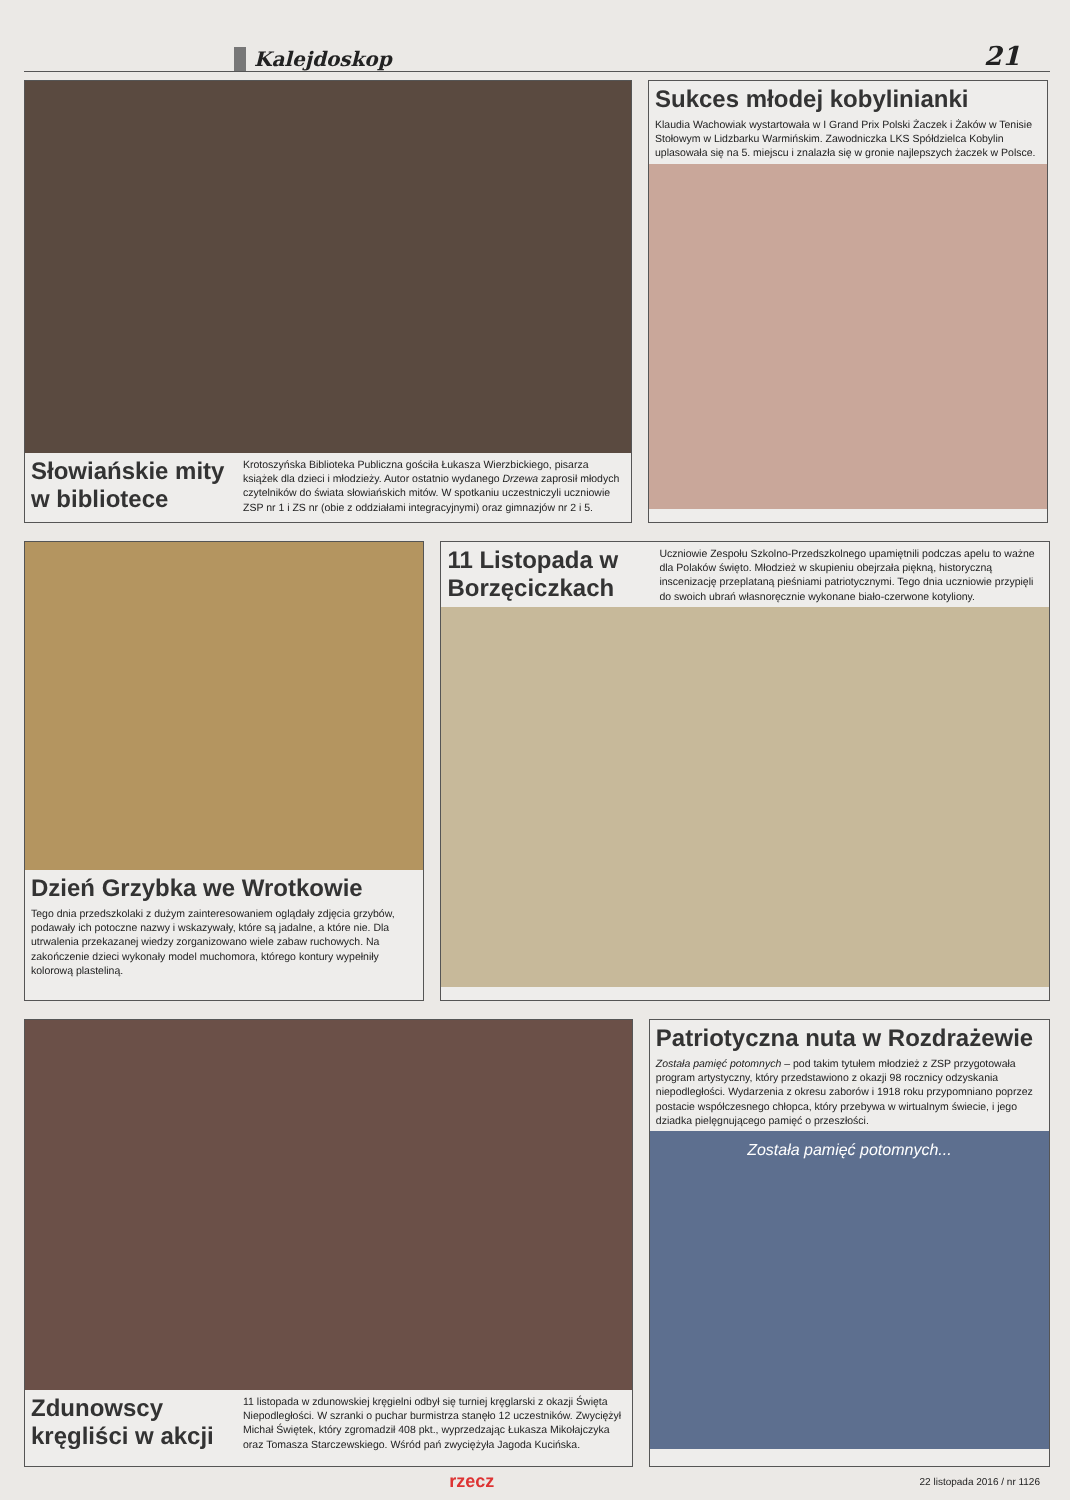Kalejdoskop 21
Słowiańskie mity w bibliotece
Krotoszyńska Biblioteka Publiczna gościła Łukasza Wierzbickiego, pisarza książek dla dzieci i młodzieży. Autor ostatnio wydanego Drzewa zaprosił młodych czytelników do świata słowiańskich mitów. W spotkaniu uczestniczyli uczniowie ZSP nr 1 i ZS nr (obie z oddziałami integracyjnymi) oraz gimnazjów nr 2 i 5.
Sukces młodej kobylinianki
Klaudia Wachowiak wystartowała w I Grand Prix Polski Żaczek i Żaków w Tenisie Stołowym w Lidzbarku Warmińskim. Zawodniczka LKS Spółdzielca Kobylin uplasowała się na 5. miejscu i znalazła się w gronie najlepszych żaczek w Polsce.
Dzień Grzybka we Wrotkowie
Tego dnia przedszkolaki z dużym zainteresowaniem oglądały zdjęcia grzybów, podawały ich potoczne nazwy i wskazywały, które są jadalne, a które nie. Dla utrwalenia przekazanej wiedzy zorganizowano wiele zabaw ruchowych. Na zakończenie dzieci wykonały model muchomora, którego kontury wypełniły kolorową plasteliną.
11 Listopada w Borzęciczkach
Uczniowie Zespołu Szkolno-Przedszkolnego upamiętnili podczas apelu to ważne dla Polaków święto. Młodzież w skupieniu obejrzała piękną, historyczną inscenizację przeplataną pieśniami patriotycznymi. Tego dnia uczniowie przypięli do swoich ubrań własnoręcznie wykonane biało-czerwone kotyliony.
Zdunowscy kręgliści w akcji
11 listopada w zdunowskiej kręgielni odbył się turniej kręglarski z okazji Święta Niepodległości. W szranki o puchar burmistrza stanęło 12 uczestników. Zwyciężył Michał Świętek, który zgromadził 408 pkt., wyprzedzając Łukasza Mikołajczyka oraz Tomasza Starczewskiego. Wśród pań zwyciężyła Jagoda Kucińska.
Patriotyczna nuta w Rozdrażewie
Została pamięć potomnych – pod takim tytułem młodzież z ZSP przygotowała program artystyczny, który przedstawiono z okazji 98 rocznicy odzyskania niepodległości. Wydarzenia z okresu zaborów i 1918 roku przypomniano poprzez postacie współczesnego chłopca, który przebywa w wirtualnym świecie, i jego dziadka pielęgnującego pamięć o przeszłości.
Została pamięć potomnych...
rzecz 22 listopada 2016 / nr 1126